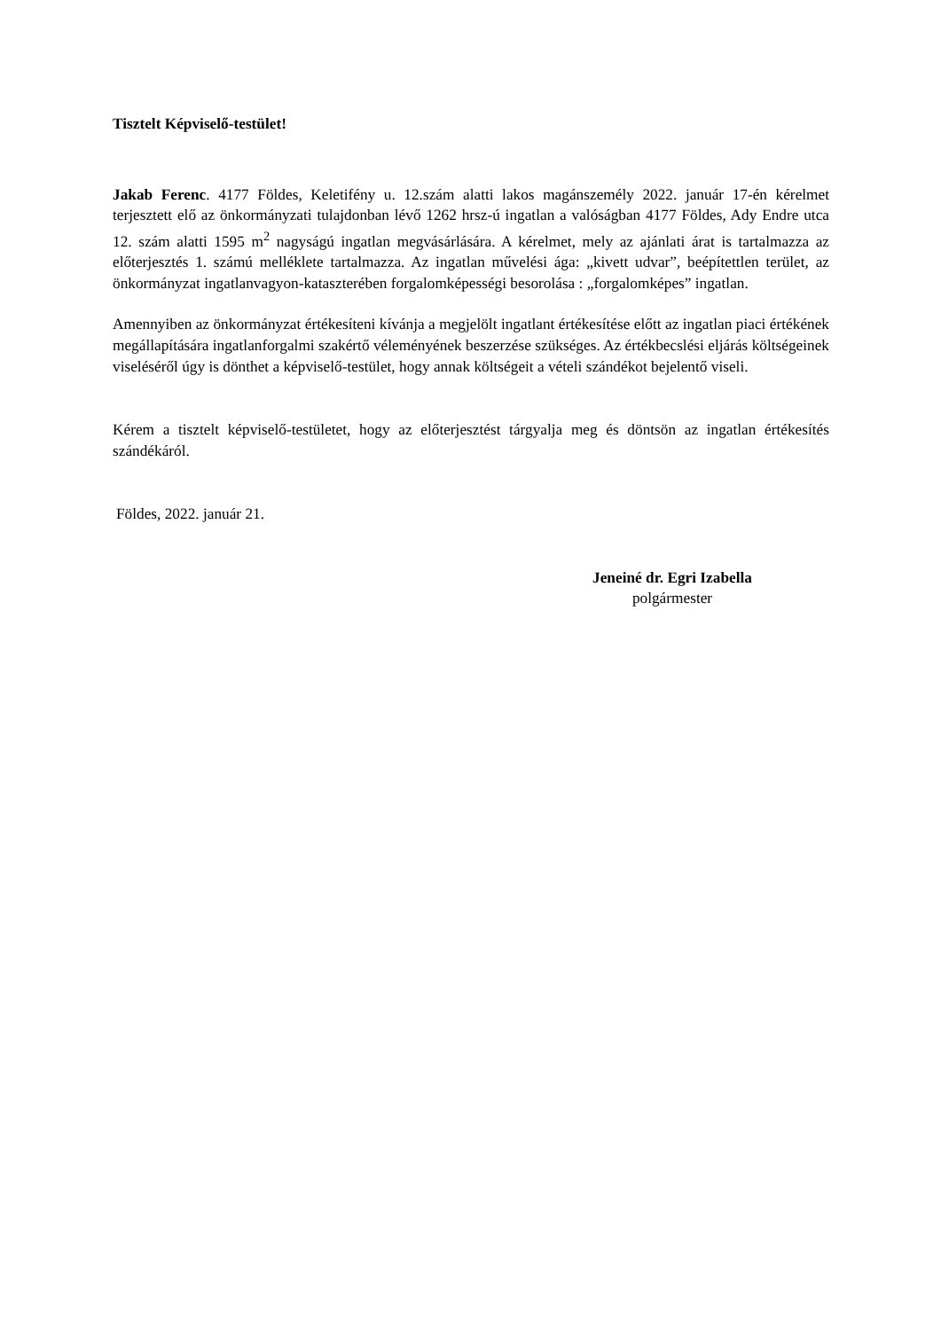Tisztelt Képviselő-testület!
Jakab Ferenc. 4177 Földes, Keletifény u. 12.szám alatti lakos magánszemély 2022. január 17-én kérelmet terjesztett elő az önkormányzati tulajdonban lévő 1262 hrsz-ú ingatlan a valóságban 4177 Földes, Ady Endre utca 12. szám alatti 1595 m<sup>2</sup> nagyságú ingatlan megvásárlására. A kérelmet, mely az ajánlati árat is tartalmazza az előterjesztés 1. számú melléklete tartalmazza. Az ingatlan művelési ága: „kivett udvar”, beépítettlen terület, az önkormányzat ingatlanvagyon-kataszterében forgalomképességi besorolása : „forgalomképes” ingatlan.
Amennyiben az önkormányzat értékesíteni kívánja a megjelölt ingatlant értékesítése előtt az ingatlan piaci értékének megállapítására ingatlanforgalmi szakértő véleményének beszerzése szükséges. Az értékbecslési eljárás költségeinek viseléséről úgy is dönthet a képviselő-testület, hogy annak költségeit a vételi szándékot bejelentő viseli.
Kérem a tisztelt képviselő-testületet, hogy az előterjesztést tárgyalja meg és döntsön az ingatlan értékesítés szándékáról.
Földes, 2022. január 21.
Jeneiné dr. Egri Izabella
polgármester